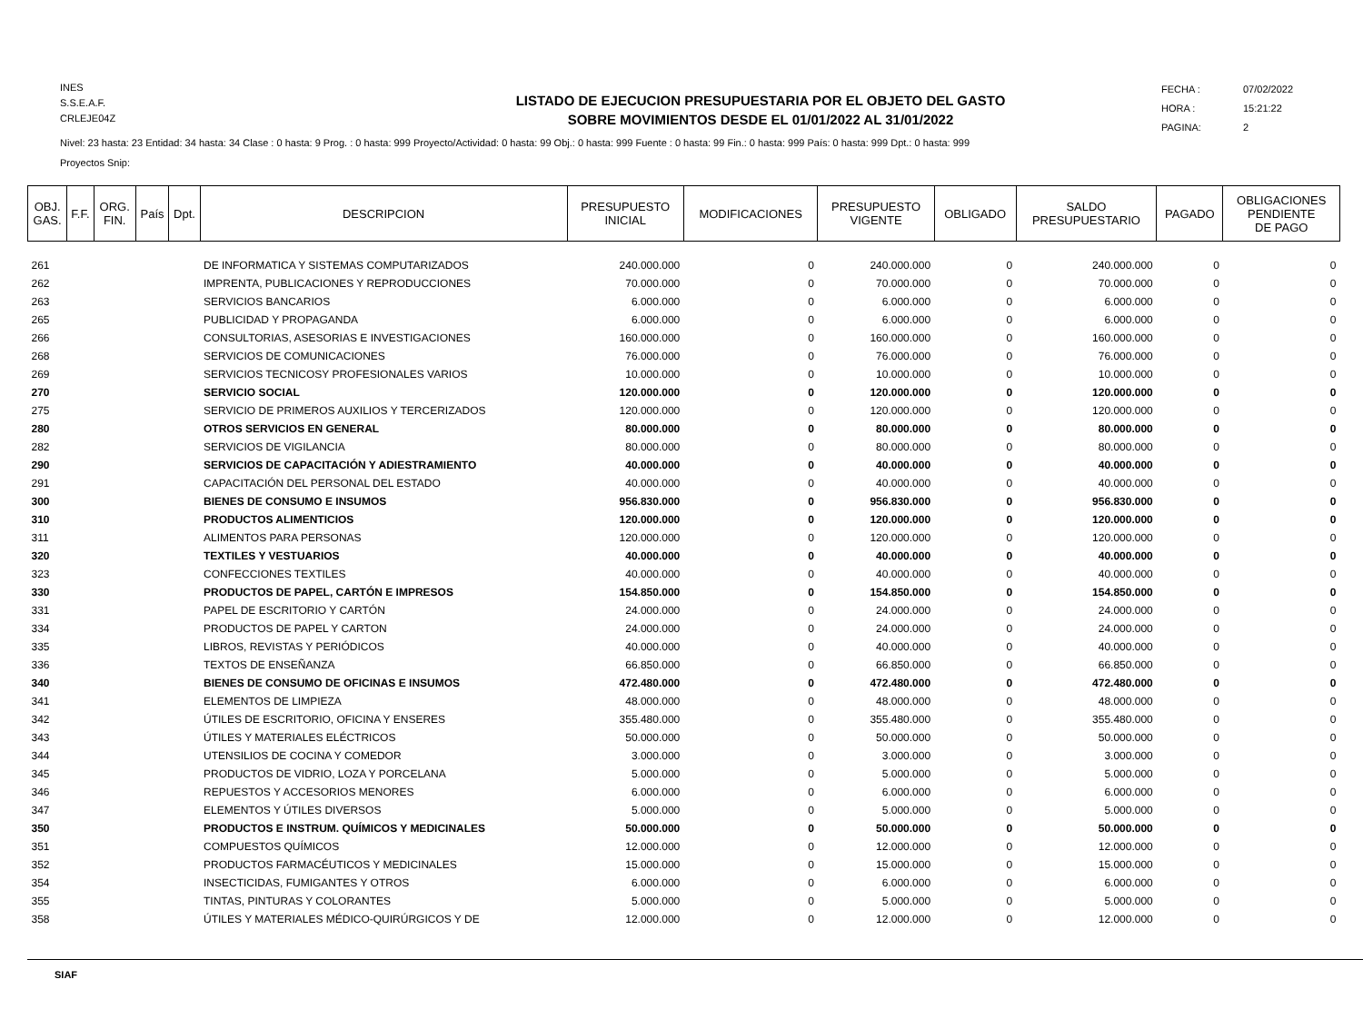INES
S.S.E.A.F.
CRLEJE04Z
LISTADO DE EJECUCION PRESUPUESTARIA POR EL OBJETO DEL GASTO
SOBRE MOVIMIENTOS DESDE EL 01/01/2022 AL 31/01/2022
FECHA : 07/02/2022
HORA : 15:21:22
PAGINA: 2
Nivel: 23 hasta: 23 Entidad: 34 hasta: 34 Clase : 0 hasta: 9 Prog. : 0 hasta: 999 Proyecto/Actividad: 0 hasta: 99 Obj.: 0 hasta: 999 Fuente : 0 hasta: 99 Fin.: 0 hasta: 999 País: 0 hasta: 999 Dpt.: 0 hasta: 999
Proyectos Snip:
| OBJ. GAS. | F.F. | ORG. FIN. | País | Dpt. | DESCRIPCION | PRESUPUESTO INICIAL | MODIFICACIONES | PRESUPUESTO VIGENTE | OBLIGADO | SALDO PRESUPUESTARIO | PAGADO | OBLIGACIONES PENDIENTE DE PAGO |
| --- | --- | --- | --- | --- | --- | --- | --- | --- | --- | --- | --- | --- |
| 261 | | | | | DE INFORMATICA Y SISTEMAS COMPUTARIZADOS | 240.000.000 | 0 | 240.000.000 | 0 | 240.000.000 | 0 | 0 |
| 262 | | | | | IMPRENTA, PUBLICACIONES Y REPRODUCCIONES | 70.000.000 | 0 | 70.000.000 | 0 | 70.000.000 | 0 | 0 |
| 263 | | | | | SERVICIOS BANCARIOS | 6.000.000 | 0 | 6.000.000 | 0 | 6.000.000 | 0 | 0 |
| 265 | | | | | PUBLICIDAD Y PROPAGANDA | 6.000.000 | 0 | 6.000.000 | 0 | 6.000.000 | 0 | 0 |
| 266 | | | | | CONSULTORIAS, ASESORIAS E INVESTIGACIONES | 160.000.000 | 0 | 160.000.000 | 0 | 160.000.000 | 0 | 0 |
| 268 | | | | | SERVICIOS DE COMUNICACIONES | 76.000.000 | 0 | 76.000.000 | 0 | 76.000.000 | 0 | 0 |
| 269 | | | | | SERVICIOS TECNICOSY PROFESIONALES VARIOS | 10.000.000 | 0 | 10.000.000 | 0 | 10.000.000 | 0 | 0 |
| 270 | | | | | SERVICIO SOCIAL | 120.000.000 | 0 | 120.000.000 | 0 | 120.000.000 | 0 | 0 |
| 275 | | | | | SERVICIO DE PRIMEROS AUXILIOS Y TERCERIZADOS | 120.000.000 | 0 | 120.000.000 | 0 | 120.000.000 | 0 | 0 |
| 280 | | | | | OTROS SERVICIOS EN GENERAL | 80.000.000 | 0 | 80.000.000 | 0 | 80.000.000 | 0 | 0 |
| 282 | | | | | SERVICIOS DE VIGILANCIA | 80.000.000 | 0 | 80.000.000 | 0 | 80.000.000 | 0 | 0 |
| 290 | | | | | SERVICIOS DE CAPACITACIÓN Y ADIESTRAMIENTO | 40.000.000 | 0 | 40.000.000 | 0 | 40.000.000 | 0 | 0 |
| 291 | | | | | CAPACITACIÓN DEL PERSONAL DEL ESTADO | 40.000.000 | 0 | 40.000.000 | 0 | 40.000.000 | 0 | 0 |
| 300 | | | | | BIENES DE CONSUMO E INSUMOS | 956.830.000 | 0 | 956.830.000 | 0 | 956.830.000 | 0 | 0 |
| 310 | | | | | PRODUCTOS ALIMENTICIOS | 120.000.000 | 0 | 120.000.000 | 0 | 120.000.000 | 0 | 0 |
| 311 | | | | | ALIMENTOS PARA PERSONAS | 120.000.000 | 0 | 120.000.000 | 0 | 120.000.000 | 0 | 0 |
| 320 | | | | | TEXTILES Y VESTUARIOS | 40.000.000 | 0 | 40.000.000 | 0 | 40.000.000 | 0 | 0 |
| 323 | | | | | CONFECCIONES TEXTILES | 40.000.000 | 0 | 40.000.000 | 0 | 40.000.000 | 0 | 0 |
| 330 | | | | | PRODUCTOS DE PAPEL, CARTÓN E IMPRESOS | 154.850.000 | 0 | 154.850.000 | 0 | 154.850.000 | 0 | 0 |
| 331 | | | | | PAPEL DE ESCRITORIO Y CARTÓN | 24.000.000 | 0 | 24.000.000 | 0 | 24.000.000 | 0 | 0 |
| 334 | | | | | PRODUCTOS DE PAPEL Y CARTON | 24.000.000 | 0 | 24.000.000 | 0 | 24.000.000 | 0 | 0 |
| 335 | | | | | LIBROS, REVISTAS Y PERIÓDICOS | 40.000.000 | 0 | 40.000.000 | 0 | 40.000.000 | 0 | 0 |
| 336 | | | | | TEXTOS DE ENSEÑANZA | 66.850.000 | 0 | 66.850.000 | 0 | 66.850.000 | 0 | 0 |
| 340 | | | | | BIENES DE CONSUMO DE OFICINAS E INSUMOS | 472.480.000 | 0 | 472.480.000 | 0 | 472.480.000 | 0 | 0 |
| 341 | | | | | ELEMENTOS DE LIMPIEZA | 48.000.000 | 0 | 48.000.000 | 0 | 48.000.000 | 0 | 0 |
| 342 | | | | | ÚTILES DE ESCRITORIO, OFICINA Y ENSERES | 355.480.000 | 0 | 355.480.000 | 0 | 355.480.000 | 0 | 0 |
| 343 | | | | | ÚTILES Y MATERIALES ELÉCTRICOS | 50.000.000 | 0 | 50.000.000 | 0 | 50.000.000 | 0 | 0 |
| 344 | | | | | UTENSILIOS DE COCINA Y COMEDOR | 3.000.000 | 0 | 3.000.000 | 0 | 3.000.000 | 0 | 0 |
| 345 | | | | | PRODUCTOS DE VIDRIO, LOZA Y PORCELANA | 5.000.000 | 0 | 5.000.000 | 0 | 5.000.000 | 0 | 0 |
| 346 | | | | | REPUESTOS Y ACCESORIOS MENORES | 6.000.000 | 0 | 6.000.000 | 0 | 6.000.000 | 0 | 0 |
| 347 | | | | | ELEMENTOS Y ÚTILES DIVERSOS | 5.000.000 | 0 | 5.000.000 | 0 | 5.000.000 | 0 | 0 |
| 350 | | | | | PRODUCTOS E INSTRUM. QUÍMICOS Y MEDICINALES | 50.000.000 | 0 | 50.000.000 | 0 | 50.000.000 | 0 | 0 |
| 351 | | | | | COMPUESTOS QUÍMICOS | 12.000.000 | 0 | 12.000.000 | 0 | 12.000.000 | 0 | 0 |
| 352 | | | | | PRODUCTOS FARMACÉUTICOS Y MEDICINALES | 15.000.000 | 0 | 15.000.000 | 0 | 15.000.000 | 0 | 0 |
| 354 | | | | | INSECTICIDAS, FUMIGANTES Y OTROS | 6.000.000 | 0 | 6.000.000 | 0 | 6.000.000 | 0 | 0 |
| 355 | | | | | TINTAS, PINTURAS Y COLORANTES | 5.000.000 | 0 | 5.000.000 | 0 | 5.000.000 | 0 | 0 |
| 358 | | | | | ÚTILES Y MATERIALES MÉDICO-QUIRÚRGICOS Y DE | 12.000.000 | 0 | 12.000.000 | 0 | 12.000.000 | 0 | 0 |
SIAF